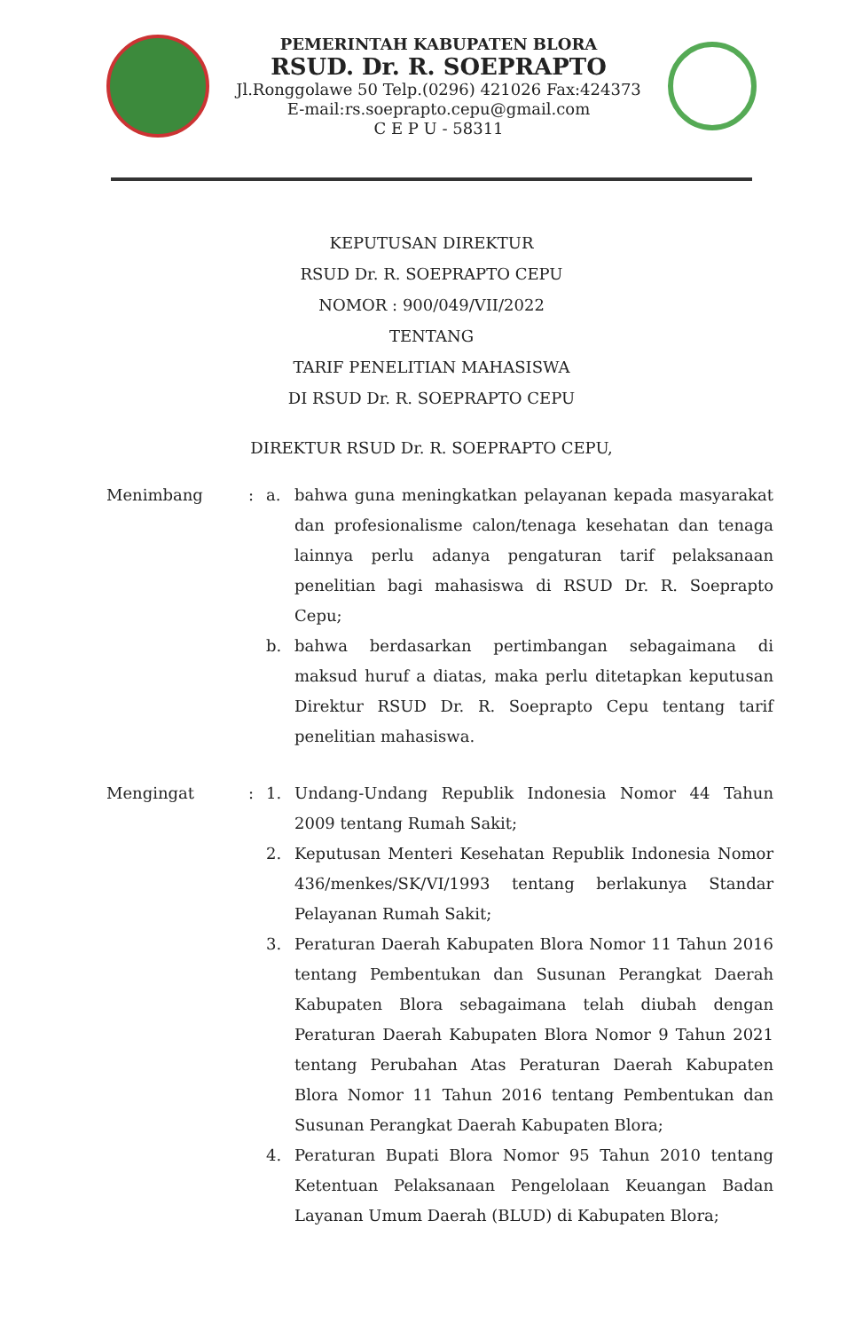PEMERINTAH KABUPATEN BLORA
RSUD. Dr. R. SOEPRAPTO
Jl.Ronggolawe 50 Telp.(0296) 421026 Fax:424373
E-mail:rs.soeprapto.cepu@gmail.com
C E P U - 58311
KEPUTUSAN DIREKTUR
RSUD Dr. R. SOEPRAPTO CEPU
NOMOR : 900/049/VII/2022
TENTANG
TARIF PENELITIAN MAHASISWA
DI RSUD Dr. R. SOEPRAPTO CEPU
DIREKTUR RSUD Dr. R. SOEPRAPTO CEPU,
| Menimbang | : | a. | bahwa guna meningkatkan pelayanan kepada masyarakat dan profesionalisme calon/tenaga kesehatan dan tenaga lainnya perlu adanya pengaturan tarif pelaksanaan penelitian bagi mahasiswa di RSUD Dr. R. Soeprapto Cepu; |
| | | b. | bahwa berdasarkan pertimbangan sebagaimana di maksud huruf a diatas, maka perlu ditetapkan keputusan Direktur RSUD Dr. R. Soeprapto Cepu tentang tarif penelitian mahasiswa. |
| Mengingat | : | 1. | Undang-Undang Republik Indonesia Nomor 44 Tahun 2009 tentang Rumah Sakit; |
| | | 2. | Keputusan Menteri Kesehatan Republik Indonesia Nomor 436/menkes/SK/VI/1993 tentang berlakunya Standar Pelayanan Rumah Sakit; |
| | | 3. | Peraturan Daerah Kabupaten Blora Nomor 11 Tahun 2016 tentang Pembentukan dan Susunan Perangkat Daerah Kabupaten Blora sebagaimana telah diubah dengan Peraturan Daerah Kabupaten Blora Nomor 9 Tahun 2021 tentang Perubahan Atas Peraturan Daerah Kabupaten Blora Nomor 11 Tahun 2016 tentang Pembentukan dan Susunan Perangkat Daerah Kabupaten Blora; |
| | | 4. | Peraturan Bupati Blora Nomor 95 Tahun 2010 tentang Ketentuan Pelaksanaan Pengelolaan Keuangan Badan Layanan Umum Daerah (BLUD) di Kabupaten Blora; |